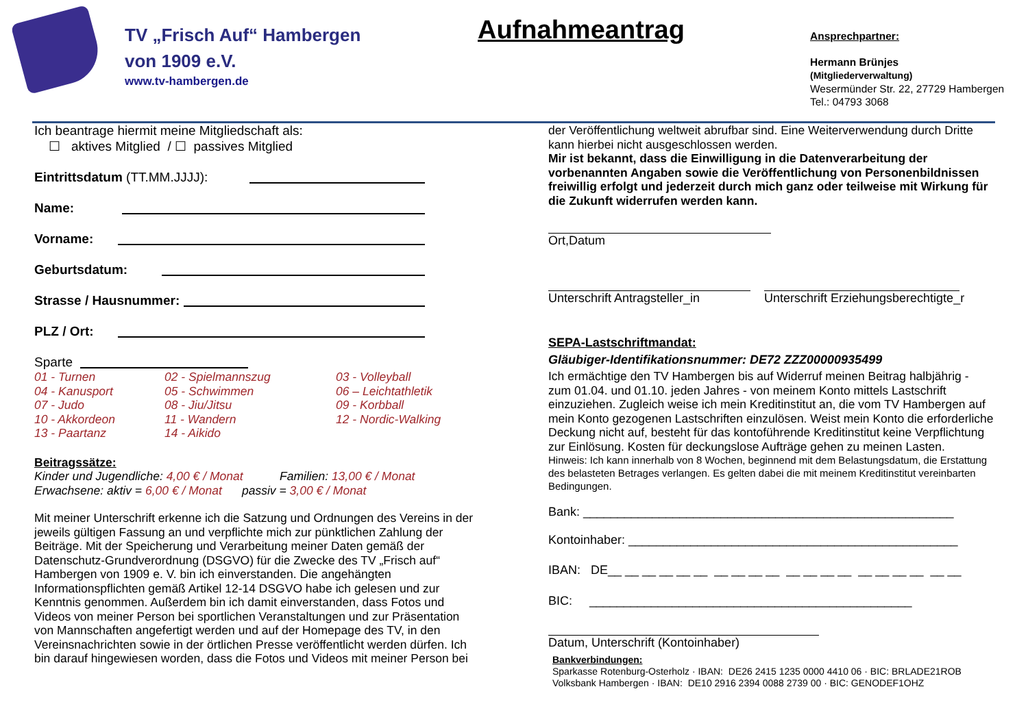TV „Frisch Auf“ Hambergen
von 1909 e.V.
www.tv-hambergen.de
Aufnahmeantrag
Ansprechpartner:
Hermann Brünjes
(Mitgliederverwaltung)
Wesermünder Str. 22, 27729 Hambergen
Tel.: 04793 3068
Ich beantrage hiermit meine Mitgliedschaft als:
☐ aktives Mitglied / ☐ passives Mitglied
Eintrittsdatum (TT.MM.JJJJ):
Name:
Vorname:
Geburtsdatum:
Strasse / Hausnummer:
PLZ / Ort:
Sparte
01 - Turnen 02 - Spielmannszug 03 - Volleyball 04 - Kanusport 05 - Schwimmen 06 – Leichtathletik 07 - Judo 08 - Jiu/Jitsu 09 - Korbball 10 - Akkordeon 11 - Wandern 12 - Nordic-Walking 13 - Paartanz 14 - Aikido
Beitragssätze:
Kinder und Jugendliche: 4,00 € / Monat Familien: 13,00 € / Monat
Erwachsene: aktiv = 6,00 € / Monat passiv = 3,00 € / Monat
Mit meiner Unterschrift erkenne ich die Satzung und Ordnungen des Vereins in der jeweils gültigen Fassung an und verpflichte mich zur pünktlichen Zahlung der Beiträge. Mit der Speicherung und Verarbeitung meiner Daten gemäß der Datenschutz-Grundverordnung (DSGVO) für die Zwecke des TV „Frisch auf“ Hambergen von 1909 e. V. bin ich einverstanden. Die angehängten Informationspflichten gemäß Artikel 12-14 DSGVO habe ich gelesen und zur Kenntnis genommen. Außerdem bin ich damit einverstanden, dass Fotos und Videos von meiner Person bei sportlichen Veranstaltungen und zur Präsentation von Mannschaften angefertigt werden und auf der Homepage des TV, in den Vereinsnachrichten sowie in der örtlichen Presse veröffentlicht werden dürfen. Ich bin darauf hingewiesen worden, dass die Fotos und Videos mit meiner Person bei
der Veröffentlichung weltweit abrufbar sind. Eine Weiterverwendung durch Dritte kann hierbei nicht ausgeschlossen werden.
Mir ist bekannt, dass die Einwilligung in die Datenverarbeitung der vorbenannten Angaben sowie die Veröffentlichung von Personenbildnissen freiwillig erfolgt und jederzeit durch mich ganz oder teilweise mit Wirkung für die Zukunft widerrufen werden kann.
Ort,Datum
Unterschrift Antragsteller_in Unterschrift Erziehungsberechtigte_r
SEPA-Lastschriftmandat:
Gläubiger-Identifikationsnummer: DE72 ZZZ00000935499
Ich ermächtige den TV Hambergen bis auf Widerruf meinen Beitrag halbjährig - zum 01.04. und 01.10. jeden Jahres - von meinem Konto mittels Lastschrift einzuziehen. Zugleich weise ich mein Kreditinstitut an, die vom TV Hambergen auf mein Konto gezogenen Lastschriften einzulösen. Weist mein Konto die erforderliche Deckung nicht auf, besteht für das kontoführende Kreditinstitut keine Verpflichtung zur Einlösung. Kosten für deckungslose Aufträge gehen zu meinen Lasten.
Hinweis: Ich kann innerhalb von 8 Wochen, beginnend mit dem Belastungsdatum, die Erstattung des belasteten Betrages verlangen. Es gelten dabei die mit meinem Kreditinstitut vereinbarten Bedingungen.
Bank: ______________________________________________________
Kontoinhaber: ________________________________________________
IBAN: DE__ __ __ __ __ __ __ __ __ __ __ __ __ __ __ __ __ __ __ __
BIC: _______________________________________________
Datum, Unterschrift (Kontoinhaber)
Bankverbindungen:
Sparkasse Rotenburg-Osterholz · IBAN: DE26 2415 1235 0000 4410 06 · BIC: BRLADE21ROB
Volksbank Hambergen · IBAN: DE10 2916 2394 0088 2739 00 · BIC: GENODEF1OHZ